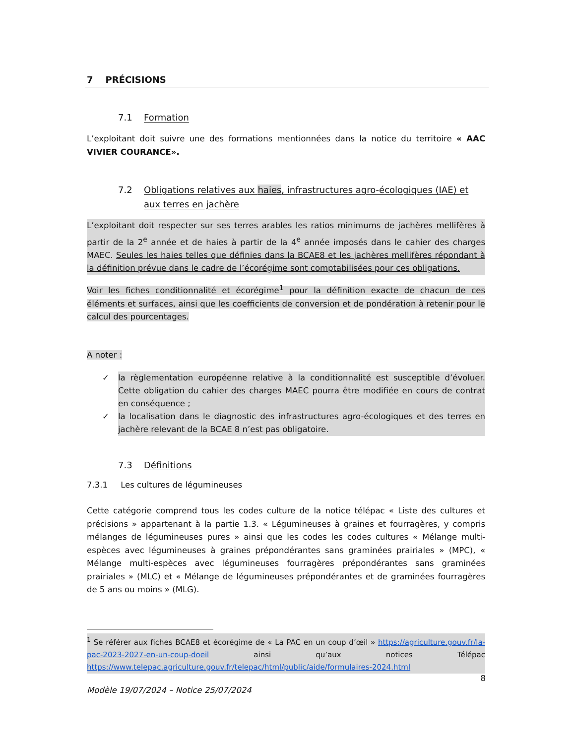7 PRÉCISIONS
7.1 Formation
L’exploitant doit suivre une des formations mentionnées dans la notice du territoire « AAC VIVIER COURANCE».
7.2 Obligations relatives aux haies, infrastructures agro-écologiques (IAE) et aux terres en jachère
L’exploitant doit respecter sur ses terres arables les ratios minimums de jachères mellifères à partir de la 2<sup>e</sup> année et de haies à partir de la 4<sup>e</sup> année imposés dans le cahier des charges MAEC. Seules les haies telles que définies dans la BCAE8 et les jachères mellifères répondant à la définition prévue dans le cadre de l’écorégime sont comptabilisées pour ces obligations.
Voir les fiches conditionnalité et écorégime<sup>1</sup> pour la définition exacte de chacun de ces éléments et surfaces, ainsi que les coefficients de conversion et de pondération à retenir pour le calcul des pourcentages.
A noter :
✓ la règlementation européenne relative à la conditionnalité est susceptible d’évoluer. Cette obligation du cahier des charges MAEC pourra être modifiée en cours de contrat en conséquence ;
✓ la localisation dans le diagnostic des infrastructures agro-écologiques et des terres en jachère relevant de la BCAE 8 n’est pas obligatoire.
7.3 Définitions
7.3.1 Les cultures de légumineuses
Cette catégorie comprend tous les codes culture de la notice télépac « Liste des cultures et précisions » appartenant à la partie 1.3. « Légumineuses à graines et fourragères, y compris mélanges de légumineuses pures » ainsi que les codes les codes cultures « Mélange multi-espèces avec légumineuses à graines prépondérantes sans graminées prairiales » (MPC), « Mélange multi-espèces avec légumineuses fourragères prépondérantes sans graminées prairiales » (MLC) et « Mélange de légumineuses prépondérantes et de graminées fourragères de 5 ans ou moins » (MLG).
<sup>1</sup> Se référer aux fiches BCAE8 et écorégime de « La PAC en un coup d’œil » https://agriculture.gouv.fr/la-pac-2023-2027-en-un-coup-doeil ainsi qu’aux notices Télépac https://www.telepac.agriculture.gouv.fr/telepac/html/public/aide/formulaires-2024.html
8
Modèle 19/07/2024 – Notice 25/07/2024